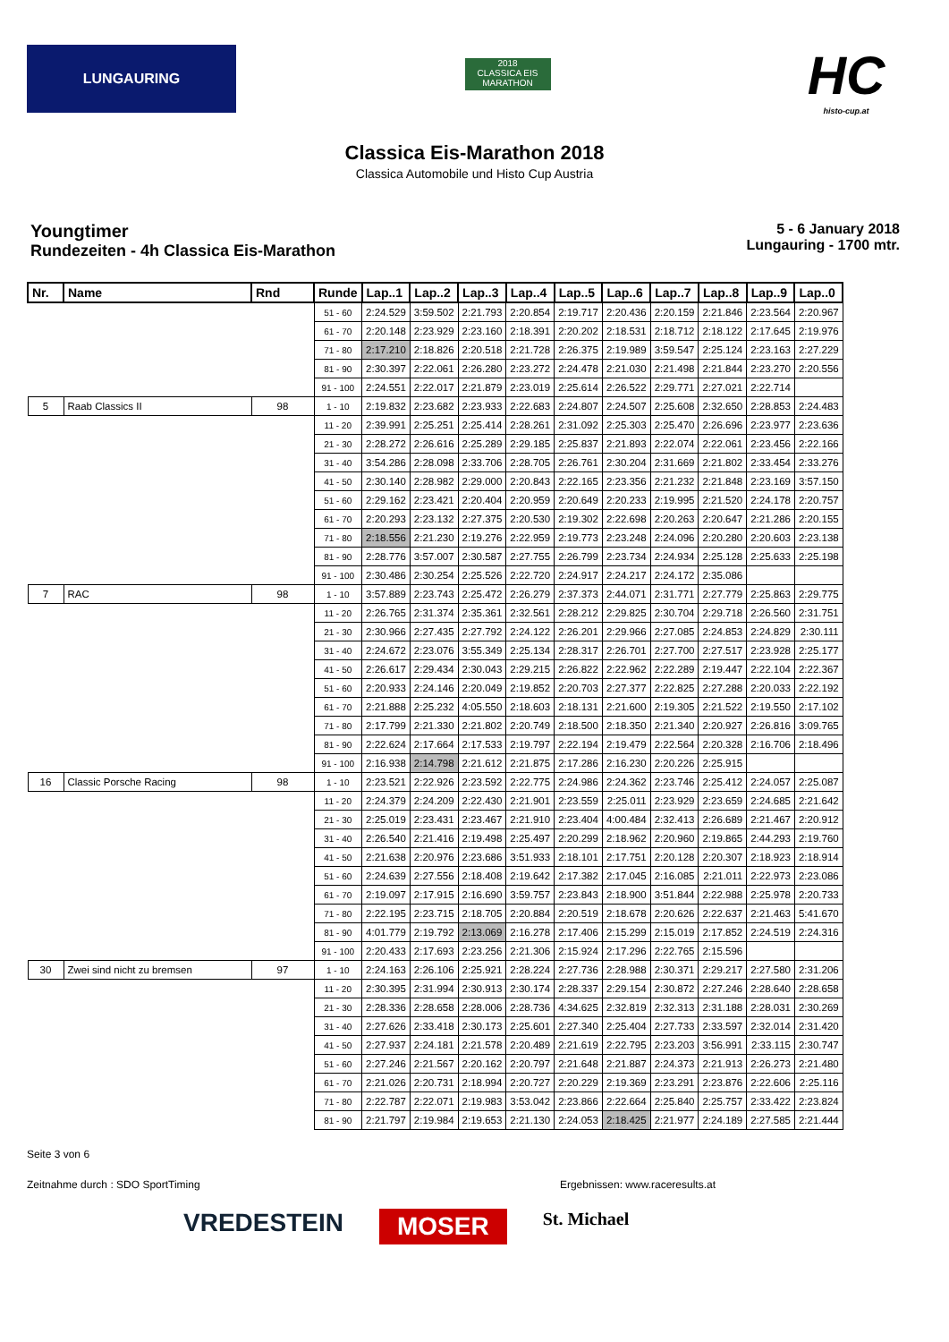LUNGAURING
2018
CLASSICA EIS MARATHON
HC
histo-cup.at
Classica Eis-Marathon 2018
Classica Automobile und Histo Cup Austria
Youngtimer
Rundezeiten - 4h Classica Eis-Marathon
5 - 6 January 2018
Lungauring - 1700 mtr.
| Nr. | Name | Rnd | Runde | Lap..1 | Lap..2 | Lap..3 | Lap..4 | Lap..5 | Lap..6 | Lap..7 | Lap..8 | Lap..9 | Lap..0 |
| --- | --- | --- | --- | --- | --- | --- | --- | --- | --- | --- | --- | --- | --- |
| | | | 51 - 60 | 2:24.529 | 3:59.502 | 2:21.793 | 2:20.854 | 2:19.717 | 2:20.436 | 2:20.159 | 2:21.846 | 2:23.564 | 2:20.967 |
| | | | 61 - 70 | 2:20.148 | 2:23.929 | 2:23.160 | 2:18.391 | 2:20.202 | 2:18.531 | 2:18.712 | 2:18.122 | 2:17.645 | 2:19.976 |
| | | | 71 - 80 | 2:17.210 | 2:18.826 | 2:20.518 | 2:21.728 | 2:26.375 | 2:19.989 | 3:59.547 | 2:25.124 | 2:23.163 | 2:27.229 |
| | | | 81 - 90 | 2:30.397 | 2:22.061 | 2:26.280 | 2:23.272 | 2:24.478 | 2:21.030 | 2:21.498 | 2:21.844 | 2:23.270 | 2:20.556 |
| | | | 91 - 100 | 2:24.551 | 2:22.017 | 2:21.879 | 2:23.019 | 2:25.614 | 2:26.522 | 2:29.771 | 2:27.021 | 2:22.714 | |
| 5 | Raab Classics II | 98 | 1 - 10 | 2:19.832 | 2:23.682 | 2:23.933 | 2:22.683 | 2:24.807 | 2:24.507 | 2:25.608 | 2:32.650 | 2:28.853 | 2:24.483 |
| | | | 11 - 20 | 2:39.991 | 2:25.251 | 2:25.414 | 2:28.261 | 2:31.092 | 2:25.303 | 2:25.470 | 2:26.696 | 2:23.977 | 2:23.636 |
| | | | 21 - 30 | 2:28.272 | 2:26.616 | 2:25.289 | 2:29.185 | 2:25.837 | 2:21.893 | 2:22.074 | 2:22.061 | 2:23.456 | 2:22.166 |
| | | | 31 - 40 | 3:54.286 | 2:28.098 | 2:33.706 | 2:28.705 | 2:26.761 | 2:30.204 | 2:31.669 | 2:21.802 | 2:33.454 | 2:33.276 |
| | | | 41 - 50 | 2:30.140 | 2:28.982 | 2:29.000 | 2:20.843 | 2:22.165 | 2:23.356 | 2:21.232 | 2:21.848 | 2:23.169 | 3:57.150 |
| | | | 51 - 60 | 2:29.162 | 2:23.421 | 2:20.404 | 2:20.959 | 2:20.649 | 2:20.233 | 2:19.995 | 2:21.520 | 2:24.178 | 2:20.757 |
| | | | 61 - 70 | 2:20.293 | 2:23.132 | 2:27.375 | 2:20.530 | 2:19.302 | 2:22.698 | 2:20.263 | 2:20.647 | 2:21.286 | 2:20.155 |
| | | | 71 - 80 | 2:18.556 | 2:21.230 | 2:19.276 | 2:22.959 | 2:19.773 | 2:23.248 | 2:24.096 | 2:20.280 | 2:20.603 | 2:23.138 |
| | | | 81 - 90 | 2:28.776 | 3:57.007 | 2:30.587 | 2:27.755 | 2:26.799 | 2:23.734 | 2:24.934 | 2:25.128 | 2:25.633 | 2:25.198 |
| | | | 91 - 100 | 2:30.486 | 2:30.254 | 2:25.526 | 2:22.720 | 2:24.917 | 2:24.217 | 2:24.172 | 2:35.086 | | |
| 7 | RAC | 98 | 1 - 10 | 3:57.889 | 2:23.743 | 2:25.472 | 2:26.279 | 2:37.373 | 2:44.071 | 2:31.771 | 2:27.779 | 2:25.863 | 2:29.775 |
| | | | 11 - 20 | 2:26.765 | 2:31.374 | 2:35.361 | 2:32.561 | 2:28.212 | 2:29.825 | 2:30.704 | 2:29.718 | 2:26.560 | 2:31.751 |
| | | | 21 - 30 | 2:30.966 | 2:27.435 | 2:27.792 | 2:24.122 | 2:26.201 | 2:29.966 | 2:27.085 | 2:24.853 | 2:24.829 | 2:30.111 |
| | | | 31 - 40 | 2:24.672 | 2:23.076 | 3:55.349 | 2:25.134 | 2:28.317 | 2:26.701 | 2:27.700 | 2:27.517 | 2:23.928 | 2:25.177 |
| | | | 41 - 50 | 2:26.617 | 2:29.434 | 2:30.043 | 2:29.215 | 2:26.822 | 2:22.962 | 2:22.289 | 2:19.447 | 2:22.104 | 2:22.367 |
| | | | 51 - 60 | 2:20.933 | 2:24.146 | 2:20.049 | 2:19.852 | 2:20.703 | 2:27.377 | 2:22.825 | 2:27.288 | 2:20.033 | 2:22.192 |
| | | | 61 - 70 | 2:21.888 | 2:25.232 | 4:05.550 | 2:18.603 | 2:18.131 | 2:21.600 | 2:19.305 | 2:21.522 | 2:19.550 | 2:17.102 |
| | | | 71 - 80 | 2:17.799 | 2:21.330 | 2:21.802 | 2:20.749 | 2:18.500 | 2:18.350 | 2:21.340 | 2:20.927 | 2:26.816 | 3:09.765 |
| | | | 81 - 90 | 2:22.624 | 2:17.664 | 2:17.533 | 2:19.797 | 2:22.194 | 2:19.479 | 2:22.564 | 2:20.328 | 2:16.706 | 2:18.496 |
| | | | 91 - 100 | 2:16.938 | 2:14.798 | 2:21.612 | 2:21.875 | 2:17.286 | 2:16.230 | 2:20.226 | 2:25.915 | | |
| 16 | Classic Porsche Racing | 98 | 1 - 10 | 2:23.521 | 2:22.926 | 2:23.592 | 2:22.775 | 2:24.986 | 2:24.362 | 2:23.746 | 2:25.412 | 2:24.057 | 2:25.087 |
| | | | 11 - 20 | 2:24.379 | 2:24.209 | 2:22.430 | 2:21.901 | 2:23.559 | 2:25.011 | 2:23.929 | 2:23.659 | 2:24.685 | 2:21.642 |
| | | | 21 - 30 | 2:25.019 | 2:23.431 | 2:23.467 | 2:21.910 | 2:23.404 | 4:00.484 | 2:32.413 | 2:26.689 | 2:21.467 | 2:20.912 |
| | | | 31 - 40 | 2:26.540 | 2:21.416 | 2:19.498 | 2:25.497 | 2:20.299 | 2:18.962 | 2:20.960 | 2:19.865 | 2:44.293 | 2:19.760 |
| | | | 41 - 50 | 2:21.638 | 2:20.976 | 2:23.686 | 3:51.933 | 2:18.101 | 2:17.751 | 2:20.128 | 2:20.307 | 2:18.923 | 2:18.914 |
| | | | 51 - 60 | 2:24.639 | 2:27.556 | 2:18.408 | 2:19.642 | 2:17.382 | 2:17.045 | 2:16.085 | 2:21.011 | 2:22.973 | 2:23.086 |
| | | | 61 - 70 | 2:19.097 | 2:17.915 | 2:16.690 | 3:59.757 | 2:23.843 | 2:18.900 | 3:51.844 | 2:22.988 | 2:25.978 | 2:20.733 |
| | | | 71 - 80 | 2:22.195 | 2:23.715 | 2:18.705 | 2:20.884 | 2:20.519 | 2:18.678 | 2:20.626 | 2:22.637 | 2:21.463 | 5:41.670 |
| | | | 81 - 90 | 4:01.779 | 2:19.792 | 2:13.069 | 2:16.278 | 2:17.406 | 2:15.299 | 2:15.019 | 2:17.852 | 2:24.519 | 2:24.316 |
| | | | 91 - 100 | 2:20.433 | 2:17.693 | 2:23.256 | 2:21.306 | 2:15.924 | 2:17.296 | 2:22.765 | 2:15.596 | | |
| 30 | Zwei sind nicht zu bremsen | 97 | 1 - 10 | 2:24.163 | 2:26.106 | 2:25.921 | 2:28.224 | 2:27.736 | 2:28.988 | 2:30.371 | 2:29.217 | 2:27.580 | 2:31.206 |
| | | | 11 - 20 | 2:30.395 | 2:31.994 | 2:30.913 | 2:30.174 | 2:28.337 | 2:29.154 | 2:30.872 | 2:27.246 | 2:28.640 | 2:28.658 |
| | | | 21 - 30 | 2:28.336 | 2:28.658 | 2:28.006 | 2:28.736 | 4:34.625 | 2:32.819 | 2:32.313 | 2:31.188 | 2:28.031 | 2:30.269 |
| | | | 31 - 40 | 2:27.626 | 2:33.418 | 2:30.173 | 2:25.601 | 2:27.340 | 2:25.404 | 2:27.733 | 2:33.597 | 2:32.014 | 2:31.420 |
| | | | 41 - 50 | 2:27.937 | 2:24.181 | 2:21.578 | 2:20.489 | 2:21.619 | 2:22.795 | 2:23.203 | 3:56.991 | 2:33.115 | 2:30.747 |
| | | | 51 - 60 | 2:27.246 | 2:21.567 | 2:20.162 | 2:20.797 | 2:21.648 | 2:21.887 | 2:24.373 | 2:21.913 | 2:26.273 | 2:21.480 |
| | | | 61 - 70 | 2:21.026 | 2:20.731 | 2:18.994 | 2:20.727 | 2:20.229 | 2:19.369 | 2:23.291 | 2:23.876 | 2:22.606 | 2:25.116 |
| | | | 71 - 80 | 2:22.787 | 2:22.071 | 2:19.983 | 3:53.042 | 2:23.866 | 2:22.664 | 2:25.840 | 2:25.757 | 2:33.422 | 2:23.824 |
| | | | 81 - 90 | 2:21.797 | 2:19.984 | 2:19.653 | 2:21.130 | 2:24.053 | 2:18.425 | 2:21.977 | 2:24.189 | 2:27.585 | 2:21.444 |
Seite 3 von 6
Zeitnahme durch : SDO SportTiming Ergebnissen: www.raceresults.at
VREDESTEIN MOSER St. Michael